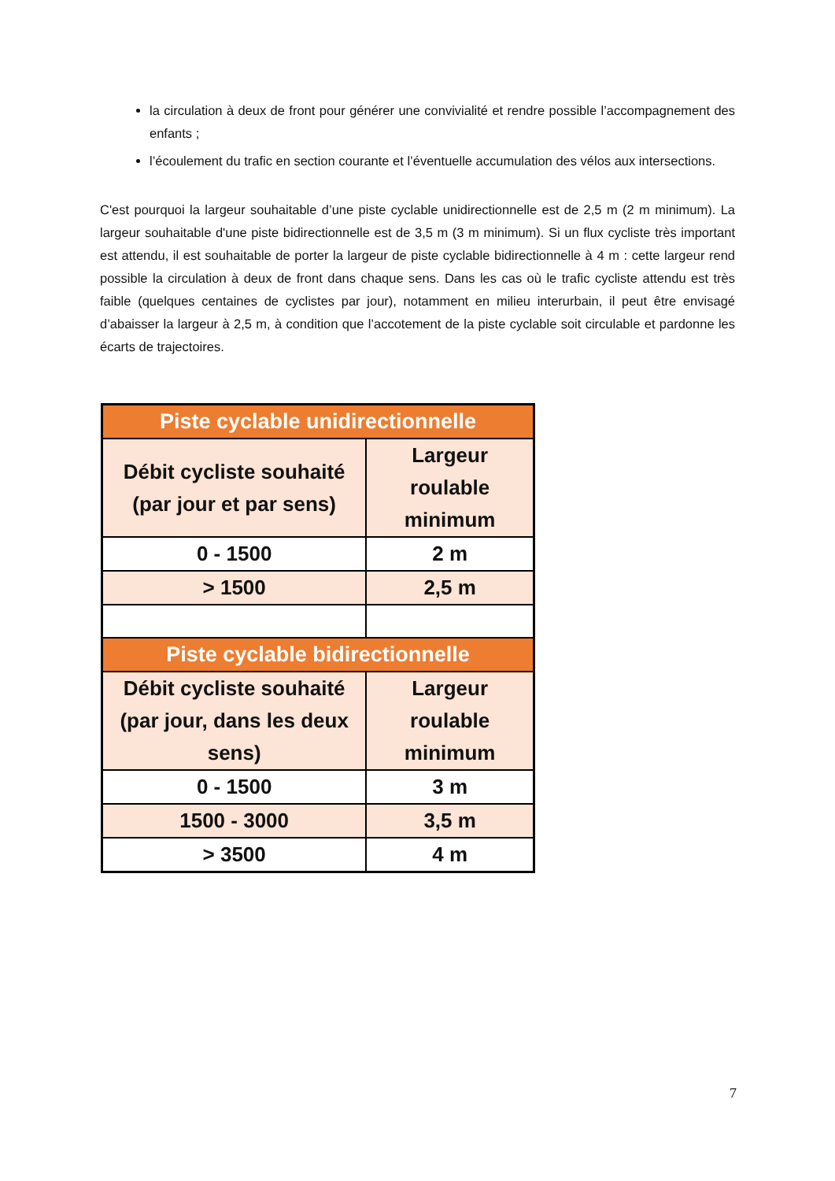la circulation à deux de front pour générer une convivialité et rendre possible l’accompagnement des enfants ;
l’écoulement du trafic en section courante et l’éventuelle accumulation des vélos aux intersections.
C'est pourquoi la largeur souhaitable d’une piste cyclable unidirectionnelle est de 2,5 m (2 m minimum). La largeur souhaitable d'une piste bidirectionnelle est de 3,5 m (3 m minimum). Si un flux cycliste très important est attendu, il est souhaitable de porter la largeur de piste cyclable bidirectionnelle à 4 m : cette largeur rend possible la circulation à deux de front dans chaque sens. Dans les cas où le trafic cycliste attendu est très faible (quelques centaines de cyclistes par jour), notamment en milieu interurbain, il peut être envisagé d’abaisser la largeur à 2,5 m, à condition que l’accotement de la piste cyclable soit circulable et pardonne les écarts de trajectoires.
| Piste cyclable unidirectionnelle | |
| --- | --- |
| Débit cycliste souhaité (par jour et par sens) | Largeur roulable minimum |
| 0 - 1500 | 2 m |
| > 1500 | 2,5 m |
| Piste cyclable bidirectionnelle | |
| Débit cycliste souhaité (par jour, dans les deux sens) | Largeur roulable minimum |
| 0 - 1500 | 3 m |
| 1500 - 3000 | 3,5 m |
| > 3500 | 4 m |
7